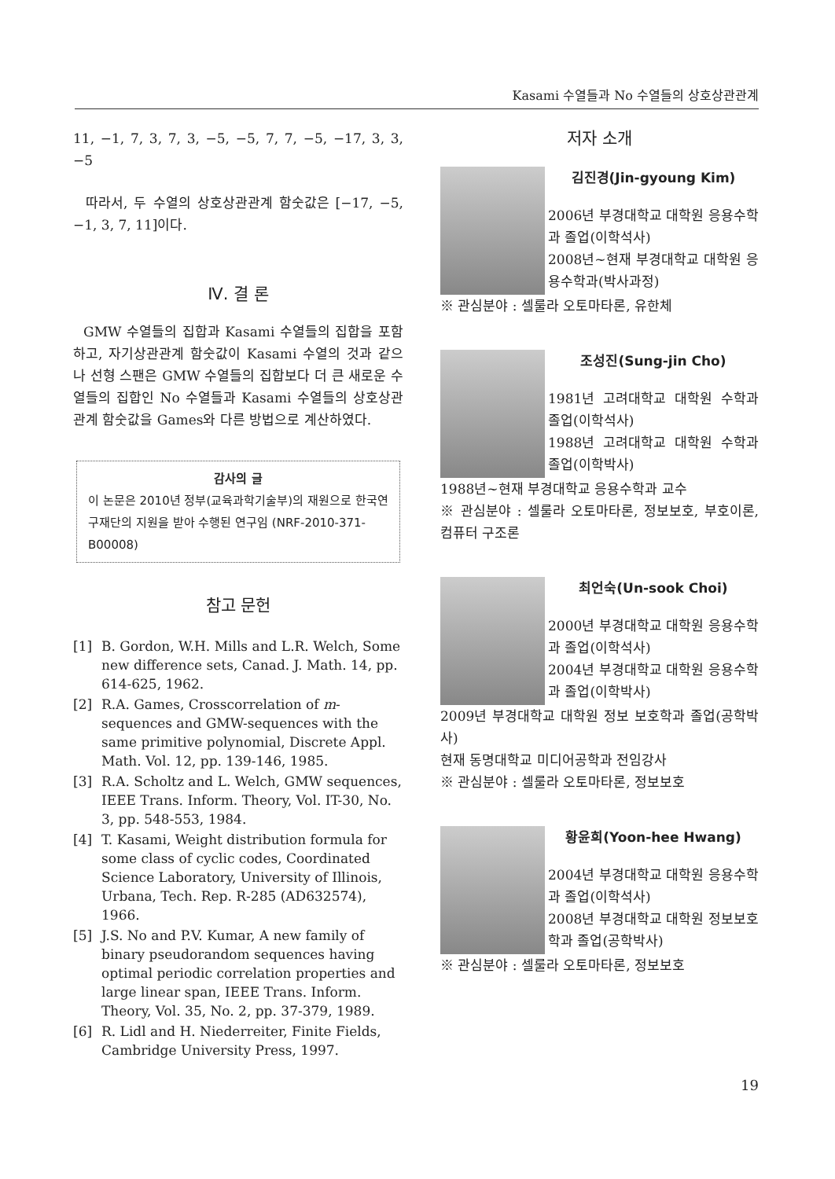Kasami 수열들과 No 수열들의 상호상관관계
11, −1, 7, 3, 7, 3, −5, −5, 7, 7, −5, −17, 3, 3, −5
따라서, 두 수열의 상호상관관계 함숫값은 [−17, −5, −1, 3, 7, 11]이다.
Ⅳ. 결 론
GMW 수열들의 집합과 Kasami 수열들의 집합을 포함하고, 자기상관관계 함숫값이 Kasami 수열의 것과 같으나 선형 스팬은 GMW 수열들의 집합보다 더 큰 새로운 수열들의 집합인 No 수열들과 Kasami 수열들의 상호상관관계 함숫값을 Games와 다른 방법으로 계산하였다.
감사의 글
이 논문은 2010년 정부(교육과학기술부)의 재원으로 한국연구재단의 지원을 받아 수행된 연구임 (NRF-2010-371-B00008)
참고 문헌
[1] B. Gordon, W.H. Mills and L.R. Welch, Some new difference sets, Canad. J. Math. 14, pp. 614-625, 1962.
[2] R.A. Games, Crosscorrelation of m-sequences and GMW-sequences with the same primitive polynomial, Discrete Appl. Math. Vol. 12, pp. 139-146, 1985.
[3] R.A. Scholtz and L. Welch, GMW sequences, IEEE Trans. Inform. Theory, Vol. IT-30, No. 3, pp. 548-553, 1984.
[4] T. Kasami, Weight distribution formula for some class of cyclic codes, Coordinated Science Laboratory, University of Illinois, Urbana, Tech. Rep. R-285 (AD632574), 1966.
[5] J.S. No and P.V. Kumar, A new family of binary pseudorandom sequences having optimal periodic correlation properties and large linear span, IEEE Trans. Inform. Theory, Vol. 35, No. 2, pp. 37-379, 1989.
[6] R. Lidl and H. Niederreiter, Finite Fields, Cambridge University Press, 1997.
저자 소개
김진경(Jin-gyoung Kim)
2006년 부경대학교 대학원 응용수학과 졸업(이학석사)
2008년~현재 부경대학교 대학원 응용수학과(박사과정)
※ 관심분야 : 셀룰라 오토마타론, 유한체
조성진(Sung-jin Cho)
1981년 고려대학교 대학원 수학과 졸업(이학석사)
1988년 고려대학교 대학원 수학과 졸업(이학박사)
1988년~현재 부경대학교 응용수학과 교수
※ 관심분야 : 셀룰라 오토마타론, 정보보호, 부호이론, 컴퓨터 구조론
최언숙(Un-sook Choi)
2000년 부경대학교 대학원 응용수학과 졸업(이학석사)
2004년 부경대학교 대학원 응용수학과 졸업(이학박사)
2009년 부경대학교 대학원 정보 보호학과 졸업(공학박사)
현재 동명대학교 미디어공학과 전임강사
※ 관심분야 : 셀룰라 오토마타론, 정보보호
황윤희(Yoon-hee Hwang)
2004년 부경대학교 대학원 응용수학과 졸업(이학석사)
2008년 부경대학교 대학원 정보보호학과 졸업(공학박사)
※ 관심분야 : 셀룰라 오토마타론, 정보보호
19